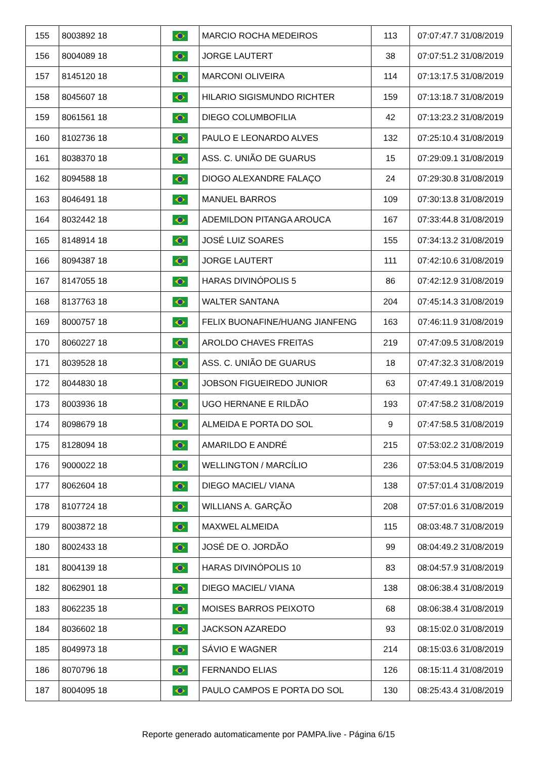| 155 | 8003892 18 | | MARCIO ROCHA MEDEIROS | 113 | 07:07:47.7 31/08/2019 |
| 156 | 8004089 18 | | JORGE LAUTERT | 38 | 07:07:51.2 31/08/2019 |
| 157 | 8145120 18 | | MARCONI OLIVEIRA | 114 | 07:13:17.5 31/08/2019 |
| 158 | 8045607 18 | | HILARIO SIGISMUNDO RICHTER | 159 | 07:13:18.7 31/08/2019 |
| 159 | 8061561 18 | | DIEGO COLUMBOFILIA | 42 | 07:13:23.2 31/08/2019 |
| 160 | 8102736 18 | | PAULO E LEONARDO ALVES | 132 | 07:25:10.4 31/08/2019 |
| 161 | 8038370 18 | | ASS. C. UNIÃO DE GUARUS | 15 | 07:29:09.1 31/08/2019 |
| 162 | 8094588 18 | | DIOGO ALEXANDRE FALAÇO | 24 | 07:29:30.8 31/08/2019 |
| 163 | 8046491 18 | | MANUEL BARROS | 109 | 07:30:13.8 31/08/2019 |
| 164 | 8032442 18 | | ADEMILDON PITANGA AROUCA | 167 | 07:33:44.8 31/08/2019 |
| 165 | 8148914 18 | | JOSÉ LUIZ SOARES | 155 | 07:34:13.2 31/08/2019 |
| 166 | 8094387 18 | | JORGE LAUTERT | 111 | 07:42:10.6 31/08/2019 |
| 167 | 8147055 18 | | HARAS DIVINÓPOLIS 5 | 86 | 07:42:12.9 31/08/2019 |
| 168 | 8137763 18 | | WALTER SANTANA | 204 | 07:45:14.3 31/08/2019 |
| 169 | 8000757 18 | | FELIX BUONAFINE/HUANG JIANFENG | 163 | 07:46:11.9 31/08/2019 |
| 170 | 8060227 18 | | AROLDO CHAVES FREITAS | 219 | 07:47:09.5 31/08/2019 |
| 171 | 8039528 18 | | ASS. C. UNIÃO DE GUARUS | 18 | 07:47:32.3 31/08/2019 |
| 172 | 8044830 18 | | JOBSON FIGUEIREDO JUNIOR | 63 | 07:47:49.1 31/08/2019 |
| 173 | 8003936 18 | | UGO HERNANE E RILDÃO | 193 | 07:47:58.2 31/08/2019 |
| 174 | 8098679 18 | | ALMEIDA E PORTA DO SOL | 9 | 07:47:58.5 31/08/2019 |
| 175 | 8128094 18 | | AMARILDO E ANDRÉ | 215 | 07:53:02.2 31/08/2019 |
| 176 | 9000022 18 | | WELLINGTON / MARCÍLIO | 236 | 07:53:04.5 31/08/2019 |
| 177 | 8062604 18 | | DIEGO MACIEL/ VIANA | 138 | 07:57:01.4 31/08/2019 |
| 178 | 8107724 18 | | WILLIANS A. GARÇÃO | 208 | 07:57:01.6 31/08/2019 |
| 179 | 8003872 18 | | MAXWEL ALMEIDA | 115 | 08:03:48.7 31/08/2019 |
| 180 | 8002433 18 | | JOSÉ DE O. JORDÃO | 99 | 08:04:49.2 31/08/2019 |
| 181 | 8004139 18 | | HARAS DIVINÓPOLIS 10 | 83 | 08:04:57.9 31/08/2019 |
| 182 | 8062901 18 | | DIEGO MACIEL/ VIANA | 138 | 08:06:38.4 31/08/2019 |
| 183 | 8062235 18 | | MOISES BARROS PEIXOTO | 68 | 08:06:38.4 31/08/2019 |
| 184 | 8036602 18 | | JACKSON AZAREDO | 93 | 08:15:02.0 31/08/2019 |
| 185 | 8049973 18 | | SÁVIO E WAGNER | 214 | 08:15:03.6 31/08/2019 |
| 186 | 8070796 18 | | FERNANDO ELIAS | 126 | 08:15:11.4 31/08/2019 |
| 187 | 8004095 18 | | PAULO CAMPOS E PORTA DO SOL | 130 | 08:25:43.4 31/08/2019 |
Reporte generado automaticamente por PAMPA.live - Página 6/15